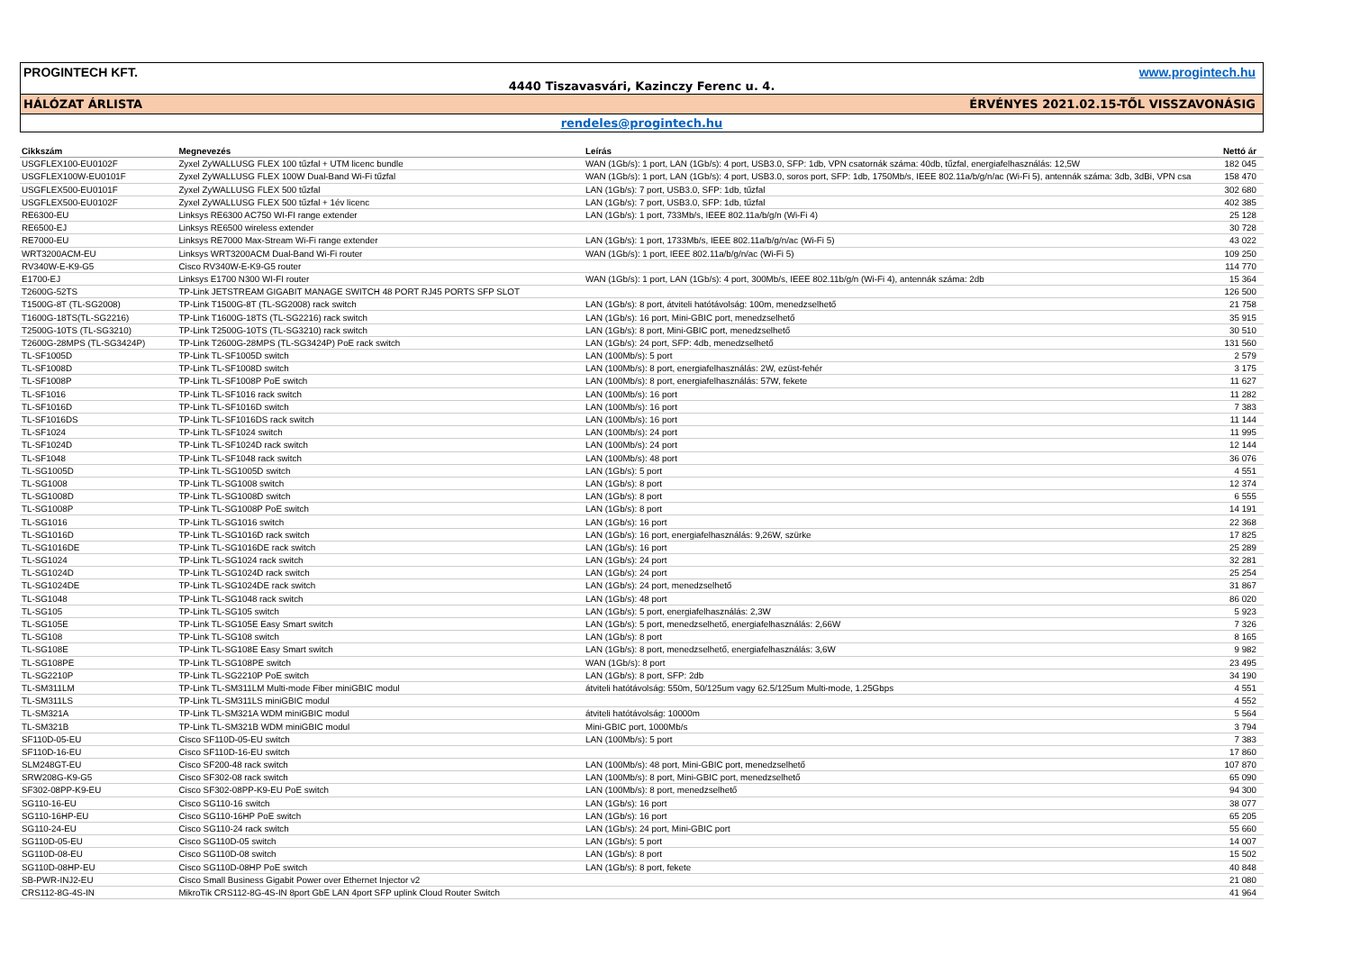PROGINTECH KFT.
4440 Tiszavasvári, Kazinczy Ferenc u. 4.
www.progintech.hu
HÁLÓZAT ÁRLISTA ÉRVÉNYES 2021.02.15-TŐL VISSZAVONÁSIG
rendeles@progintech.hu
| Cikkszám | Megnevezés | Leírás | Nettó ár |
| --- | --- | --- | --- |
| USGFLEX100-EU0102F | Zyxel ZyWALLUSG FLEX 100 tűzfal + UTM licenc bundle | WAN (1Gb/s): 1 port, LAN (1Gb/s): 4 port, USB3.0, SFP: 1db, VPN csatornák száma: 40db, tűzfal, energiafelhasználás: 12,5W | 182 045 |
| USGFLEX100W-EU0101F | Zyxel ZyWALLUSG FLEX 100W Dual-Band Wi-Fi tűzfal | WAN (1Gb/s): 1 port, LAN (1Gb/s): 4 port, USB3.0, soros port, SFP: 1db, 1750Mb/s, IEEE 802.11a/b/g/n/ac (Wi-Fi 5), antennák száma: 3db, 3dBi, VPN csa | 158 470 |
| USGFLEX500-EU0101F | Zyxel ZyWALLUSG FLEX 500 tűzfal | LAN (1Gb/s): 7 port, USB3.0, SFP: 1db, tűzfal | 302 680 |
| USGFLEX500-EU0102F | Zyxel ZyWALLUSG FLEX 500 tűzfal + 1év licenc | LAN (1Gb/s): 7 port, USB3.0, SFP: 1db, tűzfal | 402 385 |
| RE6300-EU | Linksys RE6300 AC750 WI-FI range extender | LAN (1Gb/s): 1 port, 733Mb/s, IEEE 802.11a/b/g/n (Wi-Fi 4) | 25 128 |
| RE6500-EJ | Linksys RE6500 wireless extender | | 30 728 |
| RE7000-EU | Linksys RE7000 Max-Stream Wi-Fi range extender | LAN (1Gb/s): 1 port, 1733Mb/s, IEEE 802.11a/b/g/n/ac (Wi-Fi 5) | 43 022 |
| WRT3200ACM-EU | Linksys WRT3200ACM Dual-Band Wi-Fi router | WAN (1Gb/s): 1 port, IEEE 802.11a/b/g/n/ac (Wi-Fi 5) | 109 250 |
| RV340W-E-K9-G5 | Cisco RV340W-E-K9-G5 router | | 114 770 |
| E1700-EJ | Linksys E1700 N300 WI-FI router | WAN (1Gb/s): 1 port, LAN (1Gb/s): 4 port, 300Mb/s, IEEE 802.11b/g/n (Wi-Fi 4), antennák száma: 2db | 15 364 |
| T2600G-52TS | TP-Link JETSTREAM GIGABIT MANAGE SWITCH 48 PORT RJ45 PORTS SFP SLOT | | 126 500 |
| T1500G-8T (TL-SG2008) | TP-Link T1500G-8T (TL-SG2008) rack switch | LAN (1Gb/s): 8 port, átviteli hatótávolság: 100m, menedzselhető | 21 758 |
| T1600G-18TS(TL-SG2216) | TP-Link T1600G-18TS (TL-SG2216) rack switch | LAN (1Gb/s): 16 port, Mini-GBIC port, menedzselhető | 35 915 |
| T2500G-10TS (TL-SG3210) | TP-Link T2500G-10TS (TL-SG3210) rack switch | LAN (1Gb/s): 8 port, Mini-GBIC port, menedzselhető | 30 510 |
| T2600G-28MPS (TL-SG3424P) | TP-Link T2600G-28MPS (TL-SG3424P) PoE rack switch | LAN (1Gb/s): 24 port, SFP: 4db, menedzselhető | 131 560 |
| TL-SF1005D | TP-Link TL-SF1005D switch | LAN (100Mb/s): 5 port | 2 579 |
| TL-SF1008D | TP-Link TL-SF1008D switch | LAN (100Mb/s): 8 port, energiafelhasználás: 2W, ezüst-fehér | 3 175 |
| TL-SF1008P | TP-Link TL-SF1008P PoE switch | LAN (100Mb/s): 8 port, energiafelhasználás: 57W, fekete | 11 627 |
| TL-SF1016 | TP-Link TL-SF1016 rack switch | LAN (100Mb/s): 16 port | 11 282 |
| TL-SF1016D | TP-Link TL-SF1016D switch | LAN (100Mb/s): 16 port | 7 383 |
| TL-SF1016DS | TP-Link TL-SF1016DS rack switch | LAN (100Mb/s): 16 port | 11 144 |
| TL-SF1024 | TP-Link TL-SF1024 switch | LAN (100Mb/s): 24 port | 11 995 |
| TL-SF1024D | TP-Link TL-SF1024D rack switch | LAN (100Mb/s): 24 port | 12 144 |
| TL-SF1048 | TP-Link TL-SF1048 rack switch | LAN (100Mb/s): 48 port | 36 076 |
| TL-SG1005D | TP-Link TL-SG1005D switch | LAN (1Gb/s): 5 port | 4 551 |
| TL-SG1008 | TP-Link TL-SG1008 switch | LAN (1Gb/s): 8 port | 12 374 |
| TL-SG1008D | TP-Link TL-SG1008D switch | LAN (1Gb/s): 8 port | 6 555 |
| TL-SG1008P | TP-Link TL-SG1008P PoE switch | LAN (1Gb/s): 8 port | 14 191 |
| TL-SG1016 | TP-Link TL-SG1016 switch | LAN (1Gb/s): 16 port | 22 368 |
| TL-SG1016D | TP-Link TL-SG1016D rack switch | LAN (1Gb/s): 16 port, energiafelhasználás: 9,26W, szürke | 17 825 |
| TL-SG1016DE | TP-Link TL-SG1016DE rack switch | LAN (1Gb/s): 16 port | 25 289 |
| TL-SG1024 | TP-Link TL-SG1024 rack switch | LAN (1Gb/s): 24 port | 32 281 |
| TL-SG1024D | TP-Link TL-SG1024D rack switch | LAN (1Gb/s): 24 port | 25 254 |
| TL-SG1024DE | TP-Link TL-SG1024DE rack switch | LAN (1Gb/s): 24 port, menedzselhető | 31 867 |
| TL-SG1048 | TP-Link TL-SG1048 rack switch | LAN (1Gb/s): 48 port | 86 020 |
| TL-SG105 | TP-Link TL-SG105 switch | LAN (1Gb/s): 5 port, energiafelhasználás: 2,3W | 5 923 |
| TL-SG105E | TP-Link TL-SG105E Easy Smart switch | LAN (1Gb/s): 5 port, menedzselhető, energiafelhasználás: 2,66W | 7 326 |
| TL-SG108 | TP-Link TL-SG108 switch | LAN (1Gb/s): 8 port | 8 165 |
| TL-SG108E | TP-Link TL-SG108E Easy Smart switch | LAN (1Gb/s): 8 port, menedzselhető, energiafelhasználás: 3,6W | 9 982 |
| TL-SG108PE | TP-Link TL-SG108PE switch | WAN (1Gb/s): 8 port | 23 495 |
| TL-SG2210P | TP-Link TL-SG2210P PoE switch | LAN (1Gb/s): 8 port, SFP: 2db | 34 190 |
| TL-SM311LM | TP-Link TL-SM311LM Multi-mode Fiber miniGBIC modul | átviteli hatótávolság: 550m, 50/125um vagy 62.5/125um Multi-mode, 1.25Gbps | 4 551 |
| TL-SM311LS | TP-Link TL-SM311LS miniGBIC modul | | 4 552 |
| TL-SM321A | TP-Link TL-SM321A WDM miniGBIC modul | átviteli hatótávolság: 10000m | 5 564 |
| TL-SM321B | TP-Link TL-SM321B WDM miniGBIC modul | Mini-GBIC port, 1000Mb/s | 3 794 |
| SF110D-05-EU | Cisco SF110D-05-EU switch | LAN (100Mb/s): 5 port | 7 383 |
| SF110D-16-EU | Cisco SF110D-16-EU switch | | 17 860 |
| SLM248GT-EU | Cisco SF200-48 rack switch | LAN (100Mb/s): 48 port, Mini-GBIC port, menedzselhető | 107 870 |
| SRW208G-K9-G5 | Cisco SF302-08 rack switch | LAN (100Mb/s): 8 port, Mini-GBIC port, menedzselhető | 65 090 |
| SF302-08PP-K9-EU | Cisco SF302-08PP-K9-EU PoE switch | LAN (100Mb/s): 8 port, menedzselhető | 94 300 |
| SG110-16-EU | Cisco SG110-16 switch | LAN (1Gb/s): 16 port | 38 077 |
| SG110-16HP-EU | Cisco SG110-16HP PoE switch | LAN (1Gb/s): 16 port | 65 205 |
| SG110-24-EU | Cisco SG110-24 rack switch | LAN (1Gb/s): 24 port, Mini-GBIC port | 55 660 |
| SG110D-05-EU | Cisco SG110D-05 switch | LAN (1Gb/s): 5 port | 14 007 |
| SG110D-08-EU | Cisco SG110D-08 switch | LAN (1Gb/s): 8 port | 15 502 |
| SG110D-08HP-EU | Cisco SG110D-08HP PoE switch | LAN (1Gb/s): 8 port, fekete | 40 848 |
| SB-PWR-INJ2-EU | Cisco Small Business Gigabit Power over Ethernet Injector v2 | | 21 080 |
| CRS112-8G-4S-IN | MikroTik CRS112-8G-4S-IN 8port GbE LAN 4port SFP uplink Cloud Router Switch | | 41 964 |